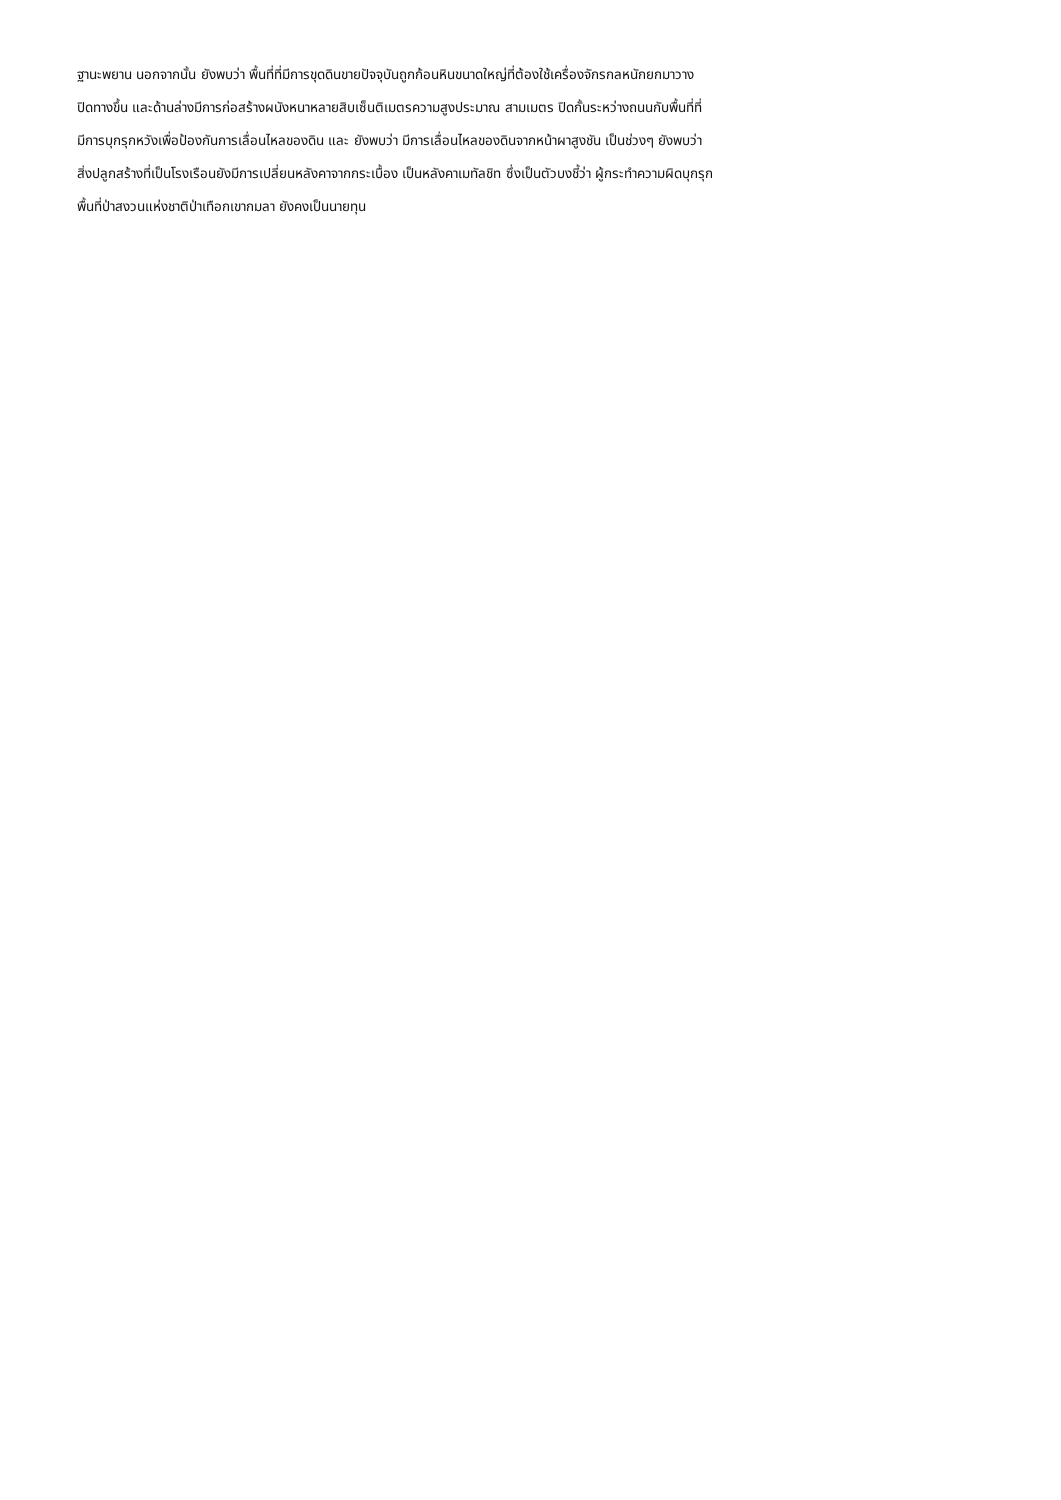ฐานะพยาน นอกจากนั้น ยังพบว่า พื้นที่ที่มีการขุดดินขายปัจจุบันถูกก้อนหินขนาดใหญ่ที่ต้องใช้เครื่องจักรกลหนักยกมาวาง
ปิดทางขึ้น และด้านล่างมีการก่อสร้างผนังหนาหลายสิบเซ็นติเมตรความสูงประมาณ สามเมตร ปิดกั้นระหว่างถนนกับพื้นที่ที่
มีการบุกรุกหวังเพื่อป้องกันการเลื่อนไหลของดิน และ ยังพบว่า มีการเลื่อนไหลของดินจากหน้าผาสูงชัน เป็นช่วงๆ ยังพบว่า
สิ่งปลูกสร้างที่เป็นโรงเรือนยังมีการเปลี่ยนหลังคาจากกระเบื้อง เป็นหลังคาเมทัลชิท ซึ่งเป็นตัวบงชี้ว่า ผู้กระทำความผิดบุกรุก
พื้นที่ป่าสงวนแห่งชาติป่าเทือกเขากมลา ยังคงเป็นนายทุน